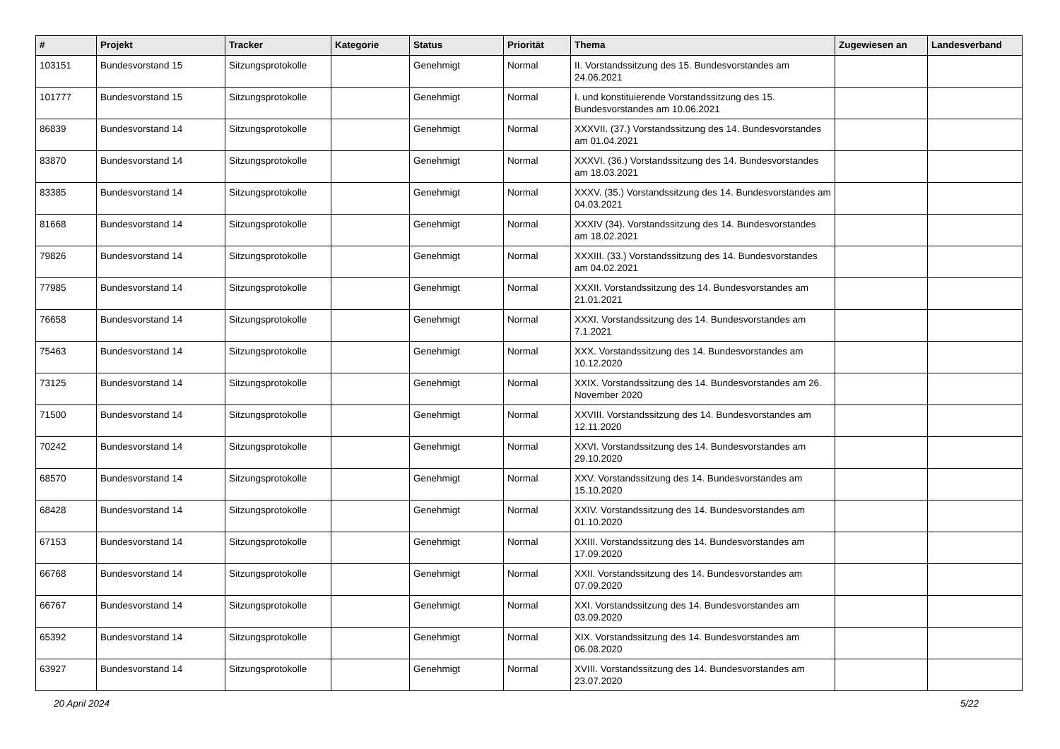| # | Projekt | Tracker | Kategorie | Status | Priorität | Thema | Zugewiesen an | Landesverband |
| --- | --- | --- | --- | --- | --- | --- | --- | --- |
| 103151 | Bundesvorstand 15 | Sitzungsprotokolle | | Genehmigt | Normal | II. Vorstandssitzung des 15. Bundesvorstandes am 24.06.2021 | | |
| 101777 | Bundesvorstand 15 | Sitzungsprotokolle | | Genehmigt | Normal | I. und konstituierende Vorstandssitzung des 15. Bundesvorstandes am 10.06.2021 | | |
| 86839 | Bundesvorstand 14 | Sitzungsprotokolle | | Genehmigt | Normal | XXXVII. (37.) Vorstandssitzung des 14. Bundesvorstandes am 01.04.2021 | | |
| 83870 | Bundesvorstand 14 | Sitzungsprotokolle | | Genehmigt | Normal | XXXVI. (36.) Vorstandssitzung des 14. Bundesvorstandes am 18.03.2021 | | |
| 83385 | Bundesvorstand 14 | Sitzungsprotokolle | | Genehmigt | Normal | XXXV. (35.) Vorstandssitzung des 14. Bundesvorstandes am 04.03.2021 | | |
| 81668 | Bundesvorstand 14 | Sitzungsprotokolle | | Genehmigt | Normal | XXXIV (34). Vorstandssitzung des 14. Bundesvorstandes am 18.02.2021 | | |
| 79826 | Bundesvorstand 14 | Sitzungsprotokolle | | Genehmigt | Normal | XXXIII. (33.) Vorstandssitzung des 14. Bundesvorstandes am 04.02.2021 | | |
| 77985 | Bundesvorstand 14 | Sitzungsprotokolle | | Genehmigt | Normal | XXXII. Vorstandssitzung des 14. Bundesvorstandes am 21.01.2021 | | |
| 76658 | Bundesvorstand 14 | Sitzungsprotokolle | | Genehmigt | Normal | XXXI. Vorstandssitzung des 14. Bundesvorstandes am 7.1.2021 | | |
| 75463 | Bundesvorstand 14 | Sitzungsprotokolle | | Genehmigt | Normal | XXX. Vorstandssitzung des 14. Bundesvorstandes am 10.12.2020 | | |
| 73125 | Bundesvorstand 14 | Sitzungsprotokolle | | Genehmigt | Normal | XXIX. Vorstandssitzung des 14. Bundesvorstandes am 26. November 2020 | | |
| 71500 | Bundesvorstand 14 | Sitzungsprotokolle | | Genehmigt | Normal | XXVIII. Vorstandssitzung des 14. Bundesvorstandes am 12.11.2020 | | |
| 70242 | Bundesvorstand 14 | Sitzungsprotokolle | | Genehmigt | Normal | XXVI. Vorstandssitzung des 14. Bundesvorstandes am 29.10.2020 | | |
| 68570 | Bundesvorstand 14 | Sitzungsprotokolle | | Genehmigt | Normal | XXV. Vorstandssitzung des 14. Bundesvorstandes am 15.10.2020 | | |
| 68428 | Bundesvorstand 14 | Sitzungsprotokolle | | Genehmigt | Normal | XXIV. Vorstandssitzung des 14. Bundesvorstandes am 01.10.2020 | | |
| 67153 | Bundesvorstand 14 | Sitzungsprotokolle | | Genehmigt | Normal | XXIII. Vorstandssitzung des 14. Bundesvorstandes am 17.09.2020 | | |
| 66768 | Bundesvorstand 14 | Sitzungsprotokolle | | Genehmigt | Normal | XXII. Vorstandssitzung des 14. Bundesvorstandes am 07.09.2020 | | |
| 66767 | Bundesvorstand 14 | Sitzungsprotokolle | | Genehmigt | Normal | XXI. Vorstandssitzung des 14. Bundesvorstandes am 03.09.2020 | | |
| 65392 | Bundesvorstand 14 | Sitzungsprotokolle | | Genehmigt | Normal | XIX. Vorstandssitzung des 14. Bundesvorstandes am 06.08.2020 | | |
| 63927 | Bundesvorstand 14 | Sitzungsprotokolle | | Genehmigt | Normal | XVIII. Vorstandssitzung des 14. Bundesvorstandes am 23.07.2020 | | |
20 April 2024 5/22